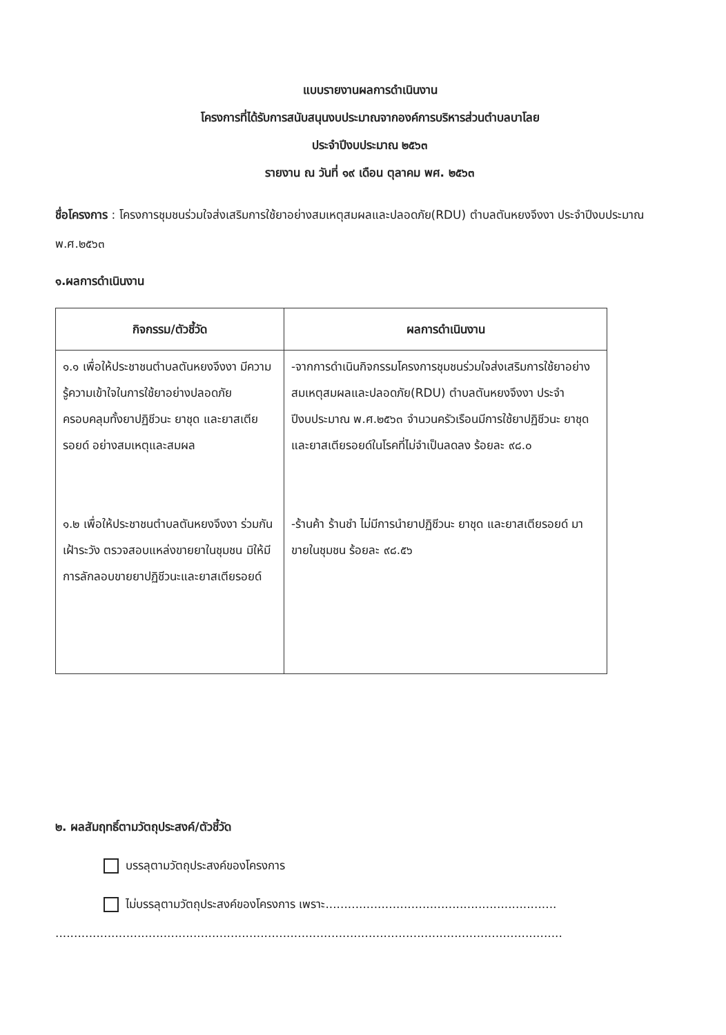แบบรายงานผลการดำเนินงาน
โครงการที่ได้รับการสนับสนุนงบประมาณจากองค์การบริหารส่วนตำบลบาโลย
ประจำปีงบประมาณ ๒๕๖๓
รายงาน ณ วันที่ ๑๙ เดือน ตุลาคม พศ. ๒๕๖๓
ชื่อโครงการ : โครงการชุมชนร่วมใจส่งเสริมการใช้ยาอย่างสมเหตุสมผลและปลอดภัย(RDU) ตำบลตันหยงจึงงา ประจำปีงบประมาณ พ.ศ.๒๕๖๓
๑.ผลการดำเนินงาน
| กิจกรรม/ตัวชี้วัด | ผลการดำเนินงาน |
| --- | --- |
| ๑.๑ เพื่อให้ประชาชนตำบลตันหยงจึงงา มีความรู้ความเข้าใจในการใช้ยาอย่างปลอดภัยครอบคลุมทั้งยาปฏิชีวนะ ยาชุด และยาสเตียรอยด์ อย่างสมเหตุและสมผล ๑.๒ เพื่อให้ประชาชนตำบลตันหยงจึงงา ร่วมกันเฝ้าระวัง ตรวจสอบแหล่งขายยาในชุมชน มิให้มีการลักลอบขายยาปฏิชีวนะและยาสเตียรอยด์ | -จากการดำเนินกิจกรรมโครงการชุมชนร่วมใจส่งเสริมการใช้ยาอย่างสมเหตุสมผลและปลอดภัย(RDU) ตำบลตันหยงจึงงา ประจำปีงบประมาณ พ.ศ.๒๕๖๓ จำนวนครัวเรือนมีการใช้ยาปฏิชีวนะ ยาชุด และยาสเตียรอยด์ในโรคที่ไม่จำเป็นลดลง ร้อยละ ๙๘.๐ -ร้านค้า ร้านชำ ไม่มีการนำยาปฏิชีวนะ ยาชุด และยาสเตียรอยด์ มาขายในชุมชน ร้อยละ ๙๘.๕๖ |
๒. ผลสัมฤทธิ์ตามวัตถุประสงค์/ตัวชี้วัด
บรรลุตามวัตถุประสงค์ของโครงการ
ไม่บรรลุตามวัตถุประสงค์ของโครงการ เพราะ..............................................................
........................................................................................................................................